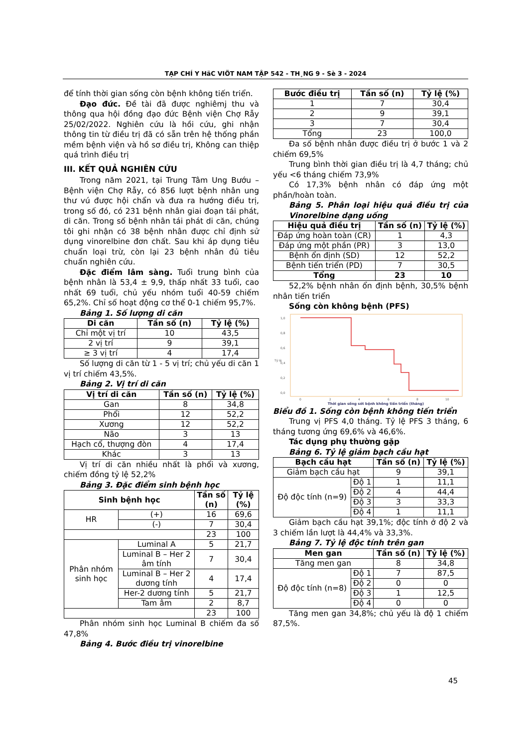TẠP CHÍ Y HäC VIÖT NAM TẬP 542 - TH¸NG 9 - Sè 3 - 2024
để tính thời gian sống còn bệnh không tiến triển.
Đạo đức. Đề tài đã được nghiêmj thu và thông qua hội đồng đạo đức Bệnh viện Chợ Rẫy 25/02/2022. Nghiên cứu là hồi cứu, ghi nhận thông tin từ điều trị đã có sẵn trên hệ thống phần mềm bệnh viện và hồ sơ điều trị, Không can thiệp quá trình điều trị
III. KẾT QUẢ NGHIÊN CỨU
Trong năm 2021, tại Trung Tâm Ung Bướu – Bệnh viện Chợ Rẫy, có 856 lượt bệnh nhân ung thư vú được hội chẩn và đưa ra hướng điều trị, trong số đó, có 231 bệnh nhân giai đoạn tái phát, di căn. Trong số bệnh nhân tái phát di căn, chúng tôi ghi nhận có 38 bệnh nhân được chỉ định sử dụng vinorelbine đơn chất. Sau khi áp dụng tiêu chuẩn loại trừ, còn lại 23 bệnh nhân đủ tiêu chuẩn nghiên cứu.
Đặc điểm lâm sàng. Tuổi trung bình của bệnh nhân là 53,4 ± 9,9, thấp nhất 33 tuổi, cao nhất 69 tuổi, chủ yếu nhóm tuổi 40-59 chiếm 65,2%. Chỉ số hoạt động cơ thể 0-1 chiếm 95,7%.
Bảng 1. Số lượng di căn
| Di căn | Tần số (n) | Tỷ lệ (%) |
| --- | --- | --- |
| Chỉ một vị trí | 10 | 43,5 |
| 2 vị trí | 9 | 39,1 |
| ≥ 3 vị trí | 4 | 17,4 |
Số lượng di căn từ 1 - 5 vị trí; chủ yếu di căn 1 vị trí chiếm 43,5%.
Bảng 2. Vị trí di căn
| Vị trí di căn | Tần số (n) | Tỷ lệ (%) |
| --- | --- | --- |
| Gan | 8 | 34,8 |
| Phổi | 12 | 52,2 |
| Xương | 12 | 52,2 |
| Não | 3 | 13 |
| Hạch cổ, thượng đòn | 4 | 17,4 |
| Khác | 3 | 13 |
Vị trí di căn nhiều nhất là phổi và xương, chiếm đồng tỷ lệ 52,2%
Bảng 3. Đặc điểm sinh bệnh học
| Sinh bệnh học | | Tần số (n) | Tỷ lệ (%) |
| --- | --- | --- | --- |
| HR | (+) | 16 | 69,6 |
| | (-) | 7 | 30,4 |
| | | 23 | 100 |
| Phân nhóm sinh học | Luminal A | 5 | 21,7 |
| | Luminal B – Her 2 âm tính | 7 | 30,4 |
| | Luminal B – Her 2 dương tính | 4 | 17,4 |
| | Her-2 dương tính | 5 | 21,7 |
| | Tam âm | 2 | 8,7 |
| | | 23 | 100 |
Phân nhóm sinh học Luminal B chiếm đa số 47,8%
Bảng 4. Bước điều trị vinorelbine
| Bước điều trị | Tần số (n) | Tỷ lệ (%) |
| --- | --- | --- |
| 1 | 7 | 30,4 |
| 2 | 9 | 39,1 |
| 3 | 7 | 30,4 |
| Tổng | 23 | 100,0 |
Đa số bệnh nhân được điều trị ở bước 1 và 2 chiếm 69,5%
Trung bình thời gian điều trị là 4,7 tháng; chủ yếu <6 tháng chiếm 73,9%
Có 17,3% bệnh nhân có đáp ứng một phần/hoàn toàn.
Bảng 5. Phân loại hiệu quả điều trị của Vinorelbine dạng uống
| Hiệu quả điều trị | Tần số (n) | Tỷ lệ (%) |
| --- | --- | --- |
| Đáp ứng hoàn toàn (CR) | 1 | 4,3 |
| Đáp ứng một phần (PR) | 3 | 13,0 |
| Bệnh ổn định (SD) | 12 | 52,2 |
| Bệnh tiến triển (PD) | 7 | 30,5 |
| Tổng | 23 | 10 |
52,2% bệnh nhân ổn định bệnh, 30,5% bệnh nhân tiến triển
Sống còn không bệnh (PFS)
1,0
0,8
0,6
0,4
0,2
0,0
0
2
4
6
8
10
Tỷ lệ
Thời gian sống sót bệnh không tiến triển (tháng)
Biểu đồ 1. Sống còn bệnh không tiến triển
Trung vị PFS 4,0 tháng. Tỷ lệ PFS 3 tháng, 6 tháng tương ứng 69,6% và 46,6%.
Tác dụng phụ thường gặp
Bảng 6. Tỷ lệ giảm bạch cầu hạt
| Bạch cầu hạt | | Tần số (n) | Tỷ lệ (%) |
| --- | --- | --- | --- |
| Giảm bạch cầu hạt | | 9 | 39,1 |
| Độ độc tính (n=9) | Độ 1 | 1 | 11,1 |
| | Độ 2 | 4 | 44,4 |
| | Độ 3 | 3 | 33,3 |
| | Độ 4 | 1 | 11,1 |
Giảm bạch cầu hạt 39,1%; độc tính ở độ 2 và 3 chiếm lần lượt là 44,4% và 33,3%.
Bảng 7. Tỷ lệ độc tính trên gan
| Men gan | | Tần số (n) | Tỷ lệ (%) |
| --- | --- | --- | --- |
| Tăng men gan | | 8 | 34,8 |
| Độ độc tính (n=8) | Độ 1 | 7 | 87,5 |
| | Độ 2 | 0 | 0 |
| | Độ 3 | 1 | 12,5 |
| | Độ 4 | 0 | 0 |
Tăng men gan 34,8%; chủ yếu là độ 1 chiếm 87,5%.
45